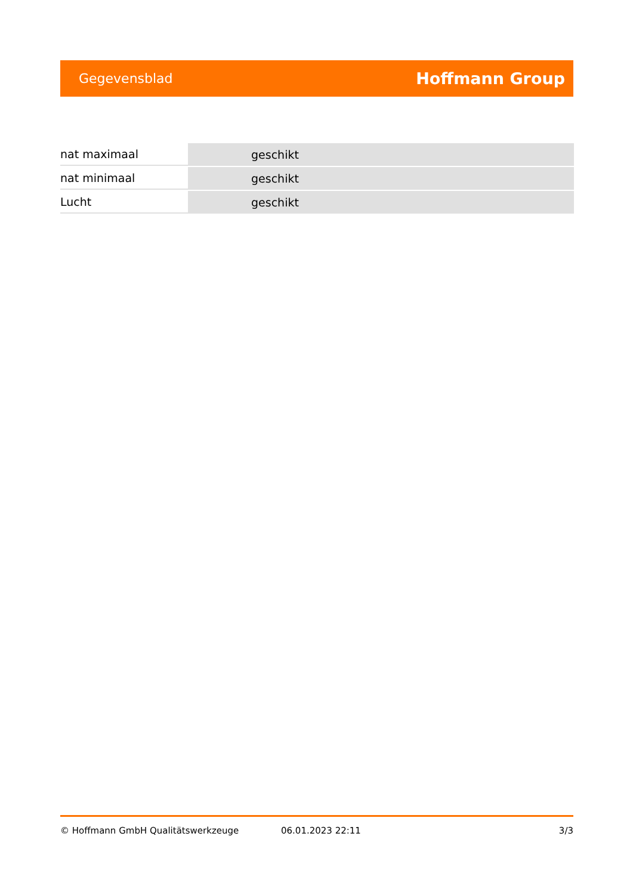Gegevensblad Hoffmann Group
| nat maximaal | geschikt |
| nat minimaal | geschikt |
| Lucht | geschikt |
© Hoffmann GmbH Qualitätswerkzeuge 06.01.2023 22:11 3/3